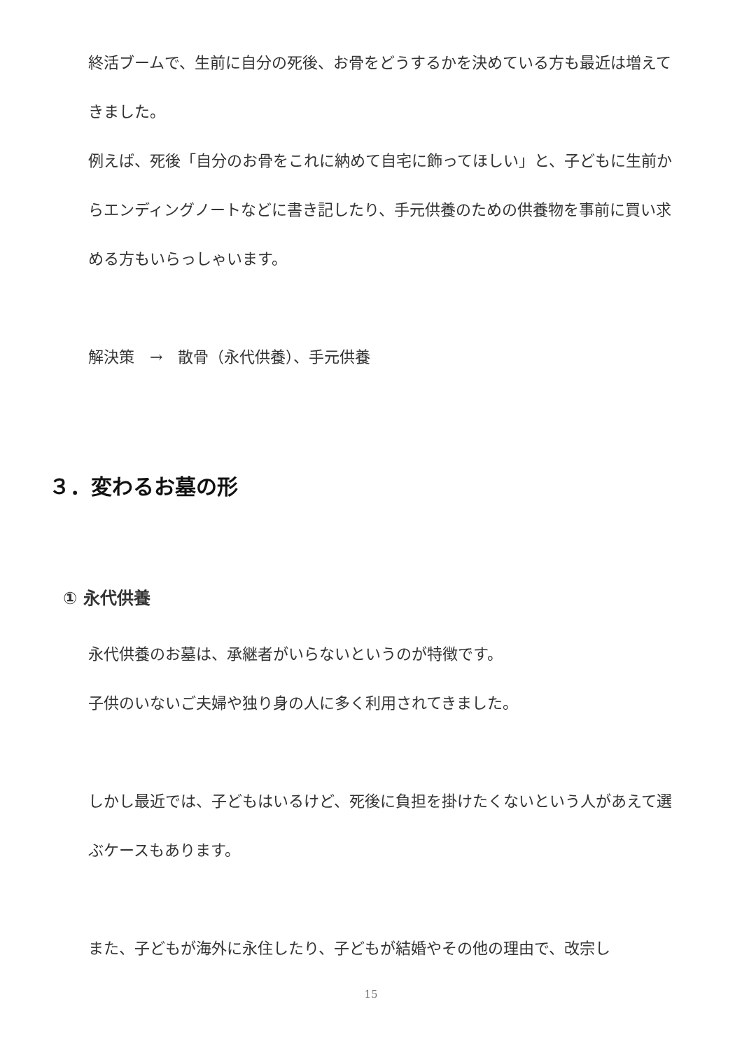終活ブームで、生前に自分の死後、お骨をどうするかを決めている方も最近は増えてきました。
例えば、死後「自分のお骨をこれに納めて自宅に飾ってほしい」と、子どもに生前からエンディングノートなどに書き記したり、手元供養のための供養物を事前に買い求める方もいらっしゃいます。
解決策　→　散骨（永代供養）、手元供養
３．変わるお墓の形
① 永代供養
永代供養のお墓は、承継者がいらないというのが特徴です。
子供のいないご夫婦や独り身の人に多く利用されてきました。
しかし最近では、子どもはいるけど、死後に負担を掛けたくないという人があえて選ぶケースもあります。
また、子どもが海外に永住したり、子どもが結婚やその他の理由で、改宗し
15